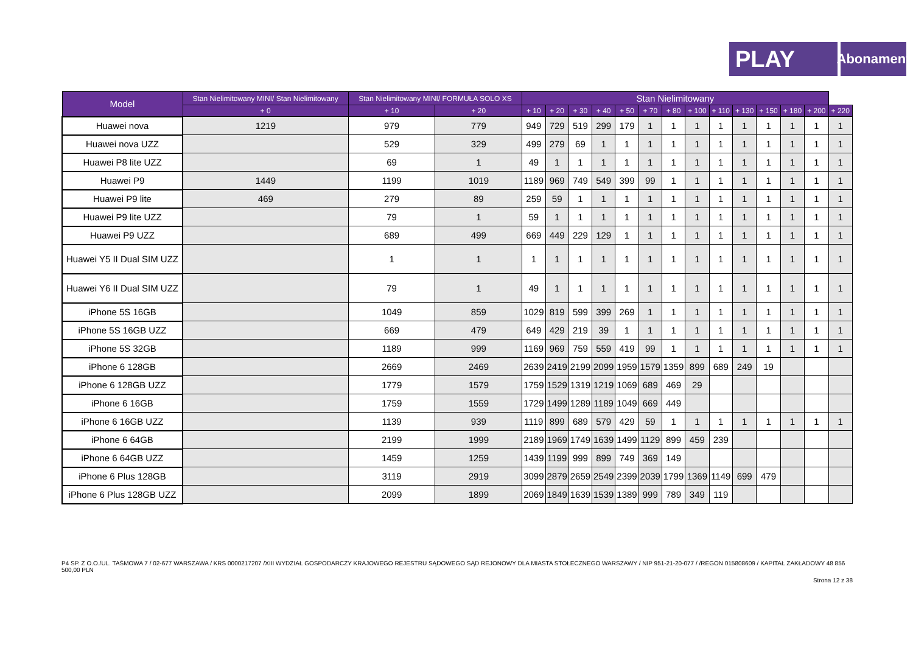PLAY
Abonament
| Model | Stan Nielimitowany MINI/ Stan Nielimitowany | Stan Nielimitowany MINI/ FORMUŁA SOLO XS | | Stan Nielimitowany | | | | | | | | | | | | | |
| --- | --- | --- | --- | --- | --- | --- | --- | --- | --- | --- | --- | --- | --- | --- | --- | --- | --- |
| | + 0 | + 10 | + 20 | + 10 | + 20 | + 30 | + 40 | + 50 | + 70 | + 80 | + 100 | + 110 | + 130 | + 150 | + 180 | + 200 | + 220 |
| Huawei nova | 1219 | 979 | 779 | 949 | 729 | 519 | 299 | 179 | 1 | 1 | 1 | 1 | 1 | 1 | 1 | 1 | 1 |
| Huawei nova UZZ | | 529 | 329 | 499 | 279 | 69 | 1 | 1 | 1 | 1 | 1 | 1 | 1 | 1 | 1 | 1 | 1 |
| Huawei P8 lite UZZ | | 69 | 1 | 49 | 1 | 1 | 1 | 1 | 1 | 1 | 1 | 1 | 1 | 1 | 1 | 1 | 1 |
| Huawei P9 | 1449 | 1199 | 1019 | 1189 | 969 | 749 | 549 | 399 | 99 | 1 | 1 | 1 | 1 | 1 | 1 | 1 | 1 |
| Huawei P9 lite | 469 | 279 | 89 | 259 | 59 | 1 | 1 | 1 | 1 | 1 | 1 | 1 | 1 | 1 | 1 | 1 | 1 |
| Huawei P9 lite UZZ | | 79 | 1 | 59 | 1 | 1 | 1 | 1 | 1 | 1 | 1 | 1 | 1 | 1 | 1 | 1 | 1 |
| Huawei P9 UZZ | | 689 | 499 | 669 | 449 | 229 | 129 | 1 | 1 | 1 | 1 | 1 | 1 | 1 | 1 | 1 | 1 |
| Huawei Y5 II Dual SIM UZZ | | 1 | 1 | 1 | 1 | 1 | 1 | 1 | 1 | 1 | 1 | 1 | 1 | 1 | 1 | 1 | 1 |
| Huawei Y6 II Dual SIM UZZ | | 79 | 1 | 49 | 1 | 1 | 1 | 1 | 1 | 1 | 1 | 1 | 1 | 1 | 1 | 1 | 1 |
| iPhone 5S 16GB | | 1049 | 859 | 1029 | 819 | 599 | 399 | 269 | 1 | 1 | 1 | 1 | 1 | 1 | 1 | 1 | 1 |
| iPhone 5S 16GB UZZ | | 669 | 479 | 649 | 429 | 219 | 39 | 1 | 1 | 1 | 1 | 1 | 1 | 1 | 1 | 1 | 1 |
| iPhone 5S 32GB | | 1189 | 999 | 1169 | 969 | 759 | 559 | 419 | 99 | 1 | 1 | 1 | 1 | 1 | 1 | 1 | 1 |
| iPhone 6 128GB | | 2669 | 2469 | 2639 | 2419 | 2199 | 2099 | 1959 | 1579 | 1359 | 899 | 689 | 249 | 19 | | | |
| iPhone 6 128GB UZZ | | 1779 | 1579 | 1759 | 1529 | 1319 | 1219 | 1069 | 689 | 469 | 29 | | | | | | |
| iPhone 6 16GB | | 1759 | 1559 | 1729 | 1499 | 1289 | 1189 | 1049 | 669 | 449 | | | | | | | |
| iPhone 6 16GB UZZ | | 1139 | 939 | 1119 | 899 | 689 | 579 | 429 | 59 | 1 | 1 | 1 | 1 | 1 | 1 | 1 | 1 |
| iPhone 6 64GB | | 2199 | 1999 | 2189 | 1969 | 1749 | 1639 | 1499 | 1129 | 899 | 459 | 239 | | | | | |
| iPhone 6 64GB UZZ | | 1459 | 1259 | 1439 | 1199 | 999 | 899 | 749 | 369 | 149 | | | | | | | |
| iPhone 6 Plus 128GB | | 3119 | 2919 | 3099 | 2879 | 2659 | 2549 | 2399 | 2039 | 1799 | 1369 | 1149 | 699 | 479 | | | |
| iPhone 6 Plus 128GB UZZ | | 2099 | 1899 | 2069 | 1849 | 1639 | 1539 | 1389 | 999 | 789 | 349 | 119 | | | | | |
P4 SP. Z O.O./UL. TAŚMOWA 7 / 02-677 WARSZAWA / KRS 0000217207 /XIII WYDZIAŁ GOSPODARCZY KRAJOWEGO REJESTRU SĄDOWEGO SĄD REJONOWY DLA MIASTA STOŁECZNEGO WARSZAWY / NIP 951-21-20-077 / /REGON 015808609 / KAPITAŁ ZAKŁADOWY 48 856 500,00 PLN
Strona 12 z 38